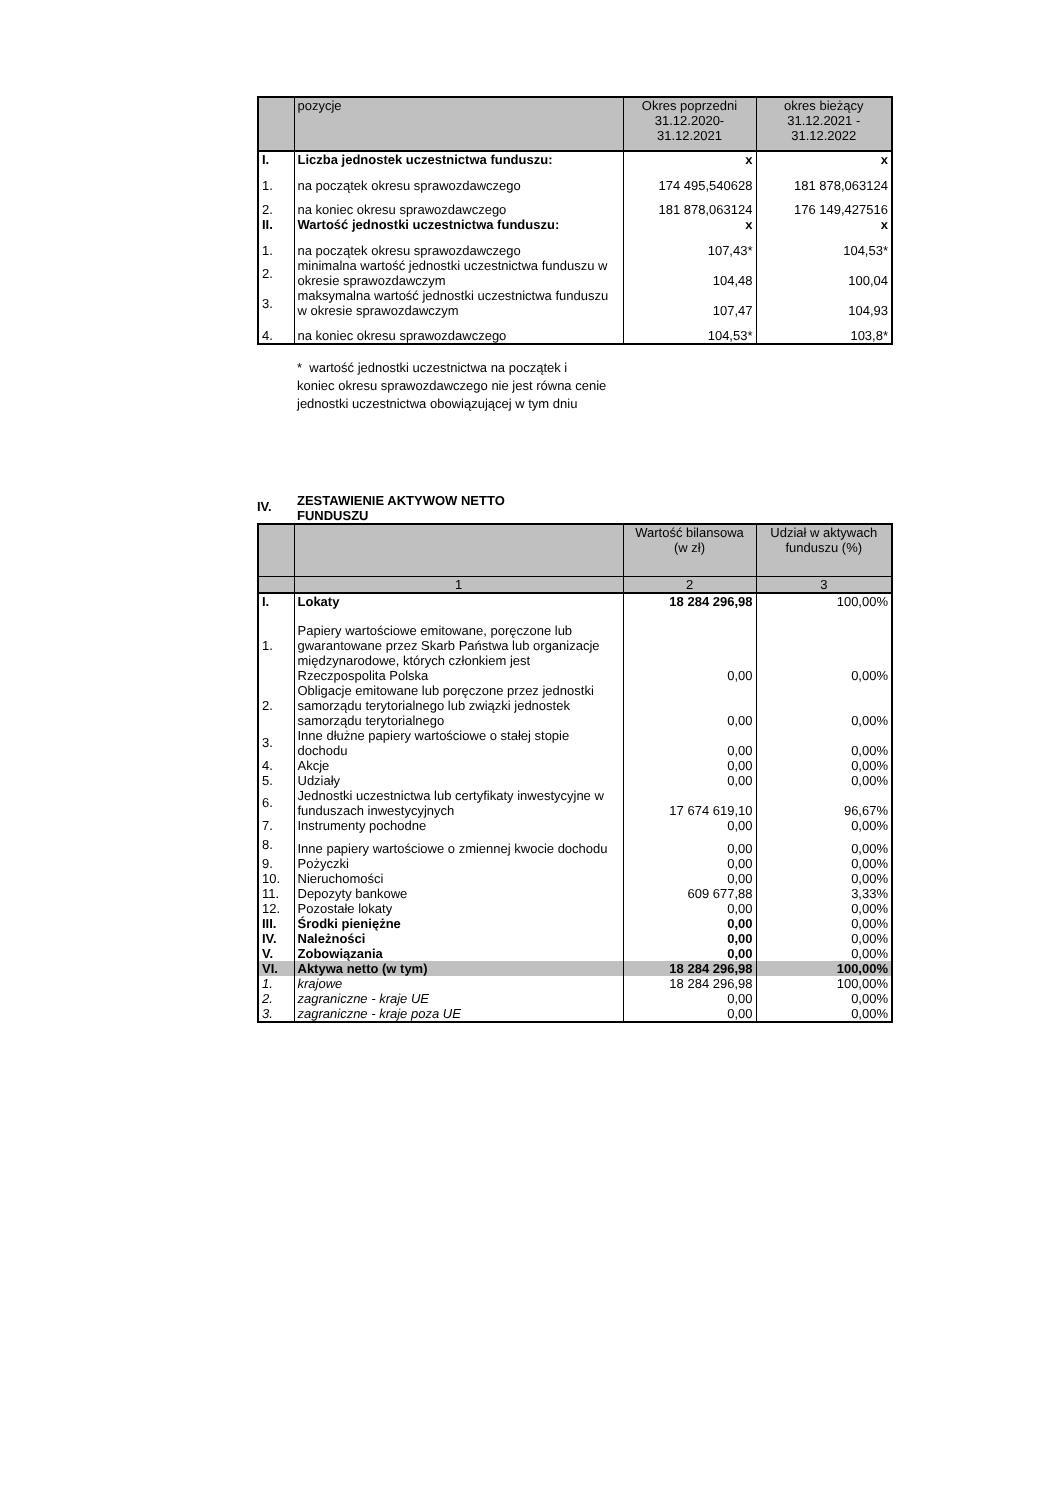| | pozycje | Okres poprzedni 31.12.2020- 31.12.2021 | okres bieżący 31.12.2021 - 31.12.2022 |
| --- | --- | --- | --- |
| I. | Liczba jednostek uczestnictwa funduszu: | x | x |
| 1. | na początek okresu sprawozdawczego | 174 495,540628 | 181 878,063124 |
| 2. | na koniec okresu sprawozdawczego | 181 878,063124 | 176 149,427516 |
| II. | Wartość jednostki uczestnictwa funduszu: | x | x |
| 1. | na początek okresu sprawozdawczego | 107,43* | 104,53* |
| 2. | minimalna wartość jednostki uczestnictwa funduszu w okresie sprawozdawczym | 104,48 | 100,04 |
| 3. | maksymalna wartość jednostki uczestnictwa funduszu w okresie sprawozdawczym | 107,47 | 104,93 |
| 4. | na koniec okresu sprawozdawczego | 104,53* | 103,8* |
* wartość jednostki uczestnictwa na początek i koniec okresu sprawozdawczego nie jest równa cenie jednostki uczestnictwa obowiązującej w tym dniu
IV. ZESTAWIENIE AKTYWOW NETTO
FUNDUSZU
| | | Wartość bilansowa (w zł) | Udział w aktywach funduszu (%) |
| --- | --- | --- | --- |
| | 1 | 2 | 3 |
| I. | Lokaty | 18 284 296,98 | 100,00% |
| 1. | Papiery wartościowe emitowane, poręczone lub gwarantowane przez Skarb Państwa lub organizacje międzynarodowe, których członkiem jest Rzeczpospolita Polska | 0,00 | 0,00% |
| 2. | Obligacje emitowane lub poręczone przez jednostki samorządu terytorialnego lub związki jednostek samorządu terytorialnego | 0,00 | 0,00% |
| 3. | Inne dłużne papiery wartościowe o stałej stopie dochodu | 0,00 | 0,00% |
| 4. | Akcje | 0,00 | 0,00% |
| 5. | Udziały | 0,00 | 0,00% |
| 6. | Jednostki uczestnictwa lub certyfikaty inwestycyjne w funduszach inwestycyjnych | 17 674 619,10 | 96,67% |
| 7. | Instrumenty pochodne | 0,00 | 0,00% |
| 8. | Inne papiery wartościowe o zmiennej kwocie dochodu | 0,00 | 0,00% |
| 9. | Pożyczki | 0,00 | 0,00% |
| 10. | Nieruchomości | 0,00 | 0,00% |
| 11. | Depozyty bankowe | 609 677,88 | 3,33% |
| 12. | Pozostałe lokaty | 0,00 | 0,00% |
| III. | Środki pieniężne | 0,00 | 0,00% |
| IV. | Należności | 0,00 | 0,00% |
| V. | Zobowiązania | 0,00 | 0,00% |
| VI. | Aktywa netto (w tym) | 18 284 296,98 | 100,00% |
| 1. | krajowe | 18 284 296,98 | 100,00% |
| 2. | zagraniczne - kraje UE | 0,00 | 0,00% |
| 3. | zagraniczne - kraje poza UE | 0,00 | 0,00% |